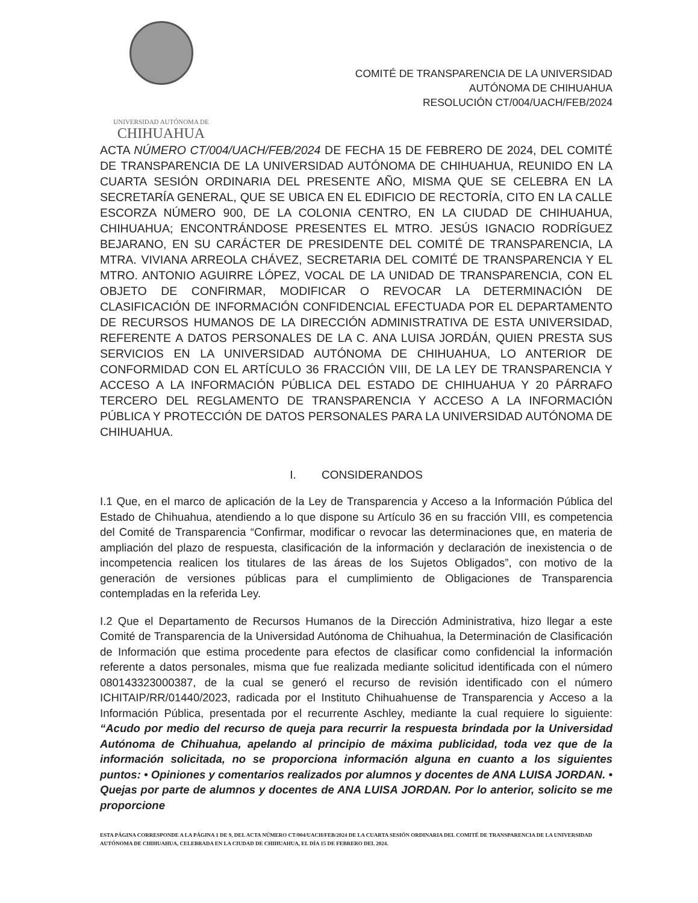UNIVERSIDAD AUTÓNOMA DE
CHIHUAHUA
COMITÉ DE TRANSPARENCIA DE LA UNIVERSIDAD
AUTÓNOMA DE CHIHUAHUA
RESOLUCIÓN CT/004/UACH/FEB/2024
ACTA NÚMERO CT/004/UACH/FEB/2024 DE FECHA 15 DE FEBRERO DE 2024, DEL COMITÉ DE TRANSPARENCIA DE LA UNIVERSIDAD AUTÓNOMA DE CHIHUAHUA, REUNIDO EN LA CUARTA SESIÓN ORDINARIA DEL PRESENTE AÑO, MISMA QUE SE CELEBRA EN LA SECRETARÍA GENERAL, QUE SE UBICA EN EL EDIFICIO DE RECTORÍA, CITO EN LA CALLE ESCORZA NÚMERO 900, DE LA COLONIA CENTRO, EN LA CIUDAD DE CHIHUAHUA, CHIHUAHUA; ENCONTRÁNDOSE PRESENTES EL MTRO. JESÚS IGNACIO RODRÍGUEZ BEJARANO, EN SU CARÁCTER DE PRESIDENTE DEL COMITÉ DE TRANSPARENCIA, LA MTRA. VIVIANA ARREOLA CHÁVEZ, SECRETARIA DEL COMITÉ DE TRANSPARENCIA Y EL MTRO. ANTONIO AGUIRRE LÓPEZ, VOCAL DE LA UNIDAD DE TRANSPARENCIA, CON EL OBJETO DE CONFIRMAR, MODIFICAR O REVOCAR LA DETERMINACIÓN DE CLASIFICACIÓN DE INFORMACIÓN CONFIDENCIAL EFECTUADA POR EL DEPARTAMENTO DE RECURSOS HUMANOS DE LA DIRECCIÓN ADMINISTRATIVA DE ESTA UNIVERSIDAD, REFERENTE A DATOS PERSONALES DE LA C. ANA LUISA JORDÁN, QUIEN PRESTA SUS SERVICIOS EN LA UNIVERSIDAD AUTÓNOMA DE CHIHUAHUA, LO ANTERIOR DE CONFORMIDAD CON EL ARTÍCULO 36 FRACCIÓN VIII, DE LA LEY DE TRANSPARENCIA Y ACCESO A LA INFORMACIÓN PÚBLICA DEL ESTADO DE CHIHUAHUA Y 20 PÁRRAFO TERCERO DEL REGLAMENTO DE TRANSPARENCIA Y ACCESO A LA INFORMACIÓN PÚBLICA Y PROTECCIÓN DE DATOS PERSONALES PARA LA UNIVERSIDAD AUTÓNOMA DE CHIHUAHUA.
I. CONSIDERANDOS
I.1 Que, en el marco de aplicación de la Ley de Transparencia y Acceso a la Información Pública del Estado de Chihuahua, atendiendo a lo que dispone su Artículo 36 en su fracción VIII, es competencia del Comité de Transparencia “Confirmar, modificar o revocar las determinaciones que, en materia de ampliación del plazo de respuesta, clasificación de la información y declaración de inexistencia o de incompetencia realicen los titulares de las áreas de los Sujetos Obligados”, con motivo de la generación de versiones públicas para el cumplimiento de Obligaciones de Transparencia contempladas en la referida Ley.
I.2 Que el Departamento de Recursos Humanos de la Dirección Administrativa, hizo llegar a este Comité de Transparencia de la Universidad Autónoma de Chihuahua, la Determinación de Clasificación de Información que estima procedente para efectos de clasificar como confidencial la información referente a datos personales, misma que fue realizada mediante solicitud identificada con el número 080143323000387, de la cual se generó el recurso de revisión identificado con el número ICHITAIP/RR/01440/2023, radicada por el Instituto Chihuahuense de Transparencia y Acceso a la Información Pública, presentada por el recurrente Aschley, mediante la cual requiere lo siguiente: “Acudo por medio del recurso de queja para recurrir la respuesta brindada por la Universidad Autónoma de Chihuahua, apelando al principio de máxima publicidad, toda vez que de la información solicitada, no se proporciona información alguna en cuanto a los siguientes puntos: • Opiniones y comentarios realizados por alumnos y docentes de ANA LUISA JORDAN. • Quejas por parte de alumnos y docentes de ANA LUISA JORDAN. Por lo anterior, solicito se me proporcione
ESTA PÁGINA CORRESPONDE A LA PÁGINA 1 DE 9, DEL ACTA NÚMERO CT/004/UACH/FEB/2024 DE LA CUARTA SESIÓN ORDINARIA DEL COMITÉ DE TRANSPARENCIA DE LA UNIVERSIDAD AUTÓNOMA DE CHIHUAHUA, CELEBRADA EN LA CIUDAD DE CHIHUAHUA, EL DÍA 15 DE FEBRERO DEL 2024.